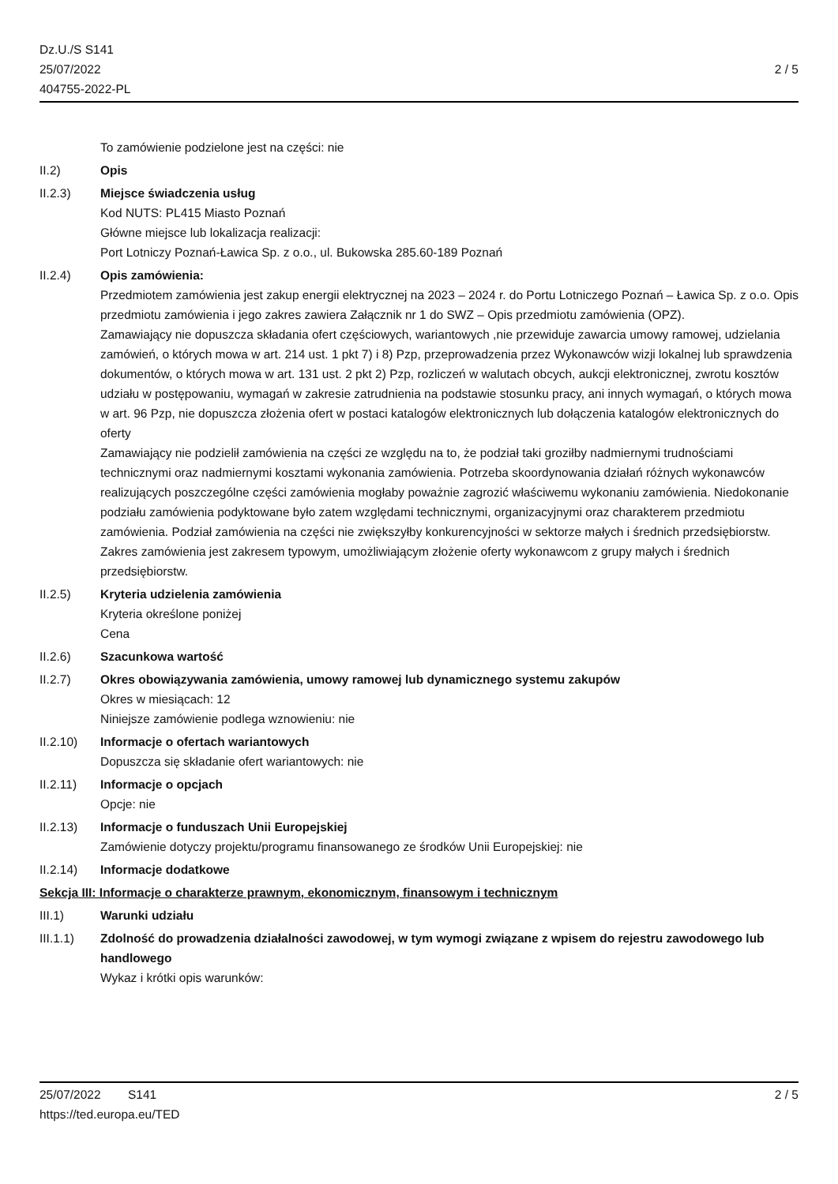Dz.U./S S141
25/07/2022
404755-2022-PL
2 / 5
To zamówienie podzielone jest na części: nie
II.2) Opis
II.2.3) Miejsce świadczenia usług
Kod NUTS: PL415 Miasto Poznań
Główne miejsce lub lokalizacja realizacji:
Port Lotniczy Poznań-Ławica Sp. z o.o., ul. Bukowska 285.60-189 Poznań
II.2.4) Opis zamówienia:
Przedmiotem zamówienia jest zakup energii elektrycznej na 2023 – 2024 r. do Portu Lotniczego Poznań – Ławica Sp. z o.o. Opis przedmiotu zamówienia i jego zakres zawiera Załącznik nr 1 do SWZ – Opis przedmiotu zamówienia (OPZ).
Zamawiający nie dopuszcza składania ofert częściowych, wariantowych ,nie przewiduje zawarcia umowy ramowej, udzielania zamówień, o których mowa w art. 214 ust. 1 pkt 7) i 8) Pzp, przeprowadzenia przez Wykonawców wizji lokalnej lub sprawdzenia dokumentów, o których mowa w art. 131 ust. 2 pkt 2) Pzp, rozliczeń w walutach obcych, aukcji elektronicznej, zwrotu kosztów udziału w postępowaniu, wymagań w zakresie zatrudnienia na podstawie stosunku pracy, ani innych wymagań, o których mowa w art. 96 Pzp, nie dopuszcza złożenia ofert w postaci katalogów elektronicznych lub dołączenia katalogów elektronicznych do oferty
Zamawiający nie podzielił zamówienia na części ze względu na to, że podział taki groziłby nadmiernymi trudnościami technicznymi oraz nadmiernymi kosztami wykonania zamówienia. Potrzeba skoordynowania działań różnych wykonawców realizujących poszczególne części zamówienia mogłaby poważnie zagrozić właściwemu wykonaniu zamówienia. Niedokonanie podziału zamówienia podyktowane było zatem względami technicznymi, organizacyjnymi oraz charakterem przedmiotu zamówienia. Podział zamówienia na części nie zwiększyłby konkurencyjności w sektorze małych i średnich przedsiębiorstw. Zakres zamówienia jest zakresem typowym, umożliwiającym złożenie oferty wykonawcom z grupy małych i średnich przedsiębiorstw.
II.2.5) Kryteria udzielenia zamówienia
Kryteria określone poniżej
Cena
II.2.6) Szacunkowa wartość
II.2.7) Okres obowiązywania zamówienia, umowy ramowej lub dynamicznego systemu zakupów
Okres w miesiącach: 12
Niniejsze zamówienie podlega wznowieniu: nie
II.2.10) Informacje o ofertach wariantowych
Dopuszcza się składanie ofert wariantowych: nie
II.2.11) Informacje o opcjach
Opcje: nie
II.2.13) Informacje o funduszach Unii Europejskiej
Zamówienie dotyczy projektu/programu finansowanego ze środków Unii Europejskiej: nie
II.2.14) Informacje dodatkowe
Sekcja III: Informacje o charakterze prawnym, ekonomicznym, finansowym i technicznym
III.1) Warunki udziału
III.1.1) Zdolność do prowadzenia działalności zawodowej, w tym wymogi związane z wpisem do rejestru zawodowego lub handlowego
Wykaz i krótki opis warunków:
25/07/2022 S141 2 / 5
https://ted.europa.eu/TED